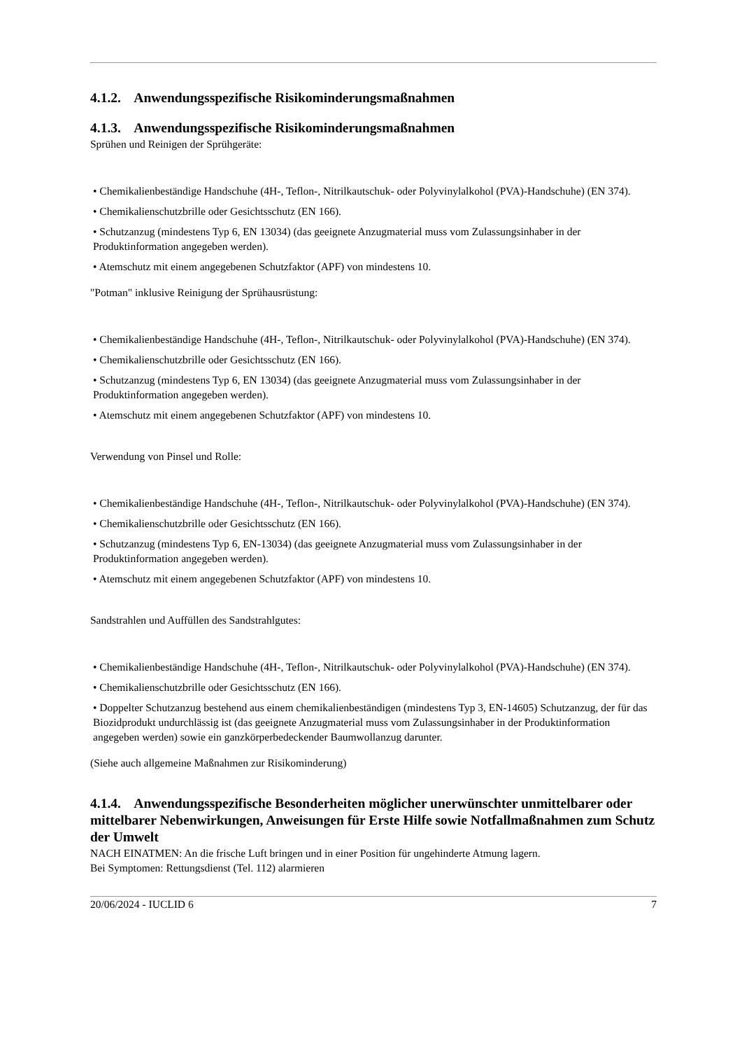4.1.2. Anwendungsspezifische Risikominderungsmaßnahmen
4.1.3. Anwendungsspezifische Risikominderungsmaßnahmen
Sprühen und Reinigen der Sprühgeräte:
• Chemikalienbeständige Handschuhe (4H-, Teflon-, Nitrilkautschuk- oder Polyvinylalkohol (PVA)-Handschuhe) (EN 374).
• Chemikalienschutzbrille oder Gesichtsschutz (EN 166).
• Schutzanzug (mindestens Typ 6, EN 13034) (das geeignete Anzugmaterial muss vom Zulassungsinhaber in der Produktinformation angegeben werden).
• Atemschutz mit einem angegebenen Schutzfaktor (APF) von mindestens 10.
"Potman" inklusive Reinigung der Sprühausrüstung:
• Chemikalienbeständige Handschuhe (4H-, Teflon-, Nitrilkautschuk- oder Polyvinylalkohol (PVA)-Handschuhe) (EN 374).
• Chemikalienschutzbrille oder Gesichtsschutz (EN 166).
• Schutzanzug (mindestens Typ 6, EN 13034) (das geeignete Anzugmaterial muss vom Zulassungsinhaber in der Produktinformation angegeben werden).
• Atemschutz mit einem angegebenen Schutzfaktor (APF) von mindestens 10.
Verwendung von Pinsel und Rolle:
• Chemikalienbeständige Handschuhe (4H-, Teflon-, Nitrilkautschuk- oder Polyvinylalkohol (PVA)-Handschuhe) (EN 374).
• Chemikalienschutzbrille oder Gesichtsschutz (EN 166).
• Schutzanzug (mindestens Typ 6, EN-13034) (das geeignete Anzugmaterial muss vom Zulassungsinhaber in der Produktinformation angegeben werden).
• Atemschutz mit einem angegebenen Schutzfaktor (APF) von mindestens 10.
Sandstrahlen und Auffüllen des Sandstrahlgutes:
• Chemikalienbeständige Handschuhe (4H-, Teflon-, Nitrilkautschuk- oder Polyvinylalkohol (PVA)-Handschuhe) (EN 374).
• Chemikalienschutzbrille oder Gesichtsschutz (EN 166).
• Doppelter Schutzanzug bestehend aus einem chemikalienbeständigen (mindestens Typ 3, EN-14605) Schutzanzug, der für das Biozidprodukt undurchlässig ist (das geeignete Anzugmaterial muss vom Zulassungsinhaber in der Produktinformation angegeben werden) sowie ein ganzkörperbedeckender Baumwollanzug darunter.
(Siehe auch allgemeine Maßnahmen zur Risikominderung)
4.1.4. Anwendungsspezifische Besonderheiten möglicher unerwünschter unmittelbarer oder mittelbarer Nebenwirkungen, Anweisungen für Erste Hilfe sowie Notfallmaßnahmen zum Schutz der Umwelt
NACH EINATMEN: An die frische Luft bringen und in einer Position für ungehinderte Atmung lagern.
Bei Symptomen: Rettungsdienst (Tel. 112) alarmieren
20/06/2024 - IUCLID 6 7